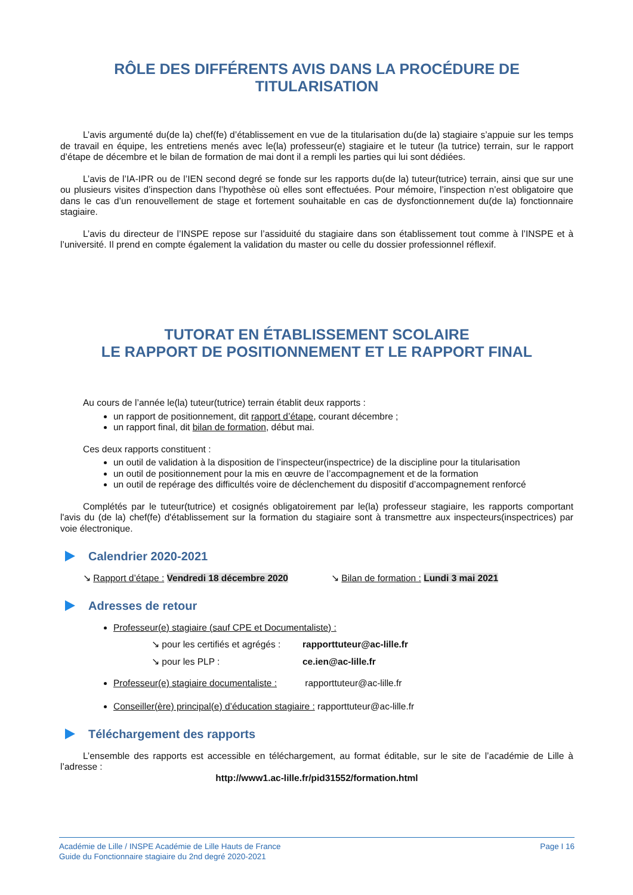RÔLE DES DIFFÉRENTS AVIS DANS LA PROCÉDURE DE
TITULARISATION
L’avis argumenté du(de la) chef(fe) d’établissement en vue de la titularisation du(de la) stagiaire s’appuie sur les temps de travail en équipe, les entretiens menés avec le(la) professeur(e) stagiaire et le tuteur (la tutrice) terrain, sur le rapport d’étape de décembre et le bilan de formation de mai dont il a rempli les parties qui lui sont dédiées.
L’avis de l’IA-IPR ou de l’IEN second degré se fonde sur les rapports du(de la) tuteur(tutrice) terrain, ainsi que sur une ou plusieurs visites d’inspection dans l’hypothèse où elles sont effectuées. Pour mémoire, l’inspection n’est obligatoire que dans le cas d’un renouvellement de stage et fortement souhaitable en cas de dysfonctionnement du(de la) fonctionnaire stagiaire.
L’avis du directeur de l’INSPE repose sur l’assiduité du stagiaire dans son établissement tout comme à l’INSPE et à l’université. Il prend en compte également la validation du master ou celle du dossier professionnel réflexif.
TUTORAT EN ÉTABLISSEMENT SCOLAIRE
LE RAPPORT DE POSITIONNEMENT ET LE RAPPORT FINAL
Au cours de l’année le(la) tuteur(tutrice) terrain établit deux rapports :
un rapport de positionnement, dit rapport d’étape, courant décembre ;
un rapport final, dit bilan de formation, début mai.
Ces deux rapports constituent :
un outil de validation à la disposition de l’inspecteur(inspectrice) de la discipline pour la titularisation
un outil de positionnement pour la mis en œuvre de l’accompagnement et de la formation
un outil de repérage des difficultés voire de déclenchement du dispositif d’accompagnement renforcé
Complétés par le tuteur(tutrice) et cosignés obligatoirement par le(la) professeur stagiaire, les rapports comportant l'avis du (de la) chef(fe) d'établissement sur la formation du stagiaire sont à transmettre aux inspecteurs(inspectrices) par voie électronique.
Calendrier 2020-2021
↘ Rapport d’étape : Vendredi 18 décembre 2020
↘ Bilan de formation : Lundi 3 mai 2021
Adresses de retour
Professeur(e) stagiaire (sauf CPE et Documentaliste) :
↘ pour les certifiés et agrégés : rapporttuteur@ac-lille.fr
↘ pour les PLP : ce.ien@ac-lille.fr
Professeur(e) stagiaire documentaliste : rapporttuteur@ac-lille.fr
Conseiller(ère) principal(e) d’éducation stagiaire : rapporttuteur@ac-lille.fr
Téléchargement des rapports
L’ensemble des rapports est accessible en téléchargement, au format éditable, sur le site de l’académie de Lille à l’adresse :
http://www1.ac-lille.fr/pid31552/formation.html
Académie de Lille / INSPE Académie de Lille Hauts de France
Guide du Fonctionnaire stagiaire du 2nd degré 2020-2021
Page I 16